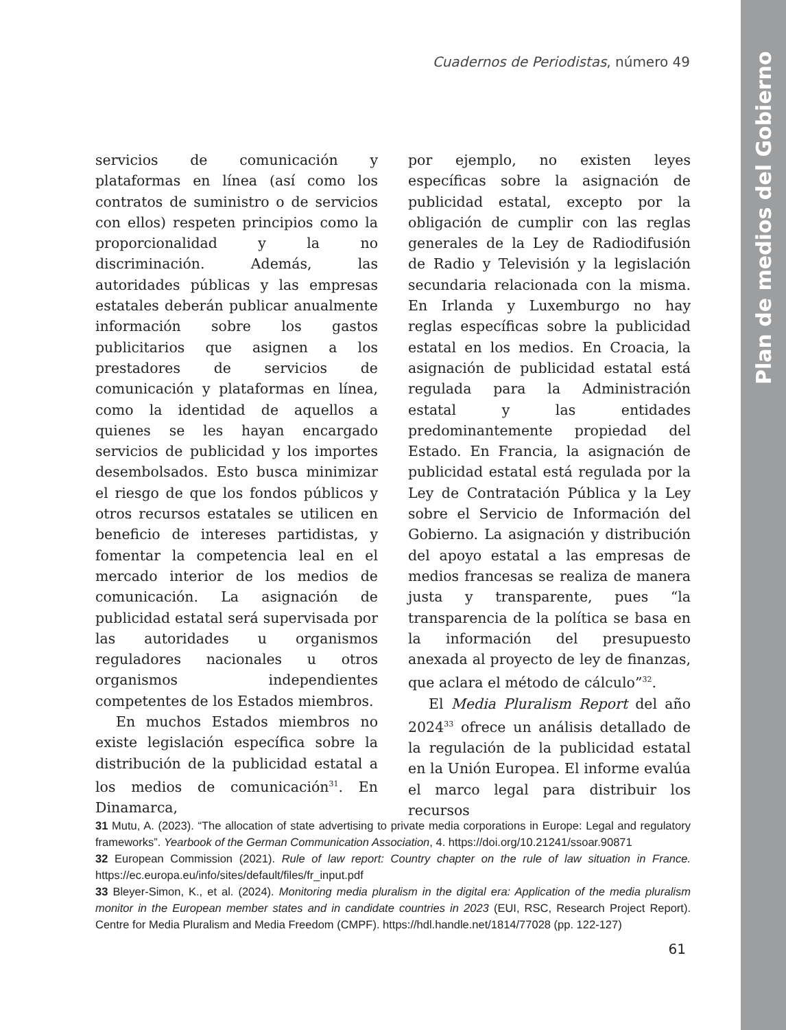Plan de medios del Gobierno
Cuadernos de Periodistas, número 49
servicios de comunicación y plataformas en línea (así como los contratos de suministro o de servicios con ellos) respeten principios como la proporcionalidad y la no discriminación. Además, las autoridades públicas y las empresas estatales deberán publicar anualmente información sobre los gastos publicitarios que asignen a los prestadores de servicios de comunicación y plataformas en línea, como la identidad de aquellos a quienes se les hayan encargado servicios de publicidad y los importes desembolsados. Esto busca minimizar el riesgo de que los fondos públicos y otros recursos estatales se utilicen en beneficio de intereses partidistas, y fomentar la competencia leal en el mercado interior de los medios de comunicación. La asignación de publicidad estatal será supervisada por las autoridades u organismos reguladores nacionales u otros organismos independientes competentes de los Estados miembros.
En muchos Estados miembros no existe legislación específica sobre la distribución de la publicidad estatal a los medios de comunicación<sup>31</sup>. En Dinamarca,
por ejemplo, no existen leyes específicas sobre la asignación de publicidad estatal, excepto por la obligación de cumplir con las reglas generales de la Ley de Radiodifusión de Radio y Televisión y la legislación secundaria relacionada con la misma. En Irlanda y Luxemburgo no hay reglas específicas sobre la publicidad estatal en los medios. En Croacia, la asignación de publicidad estatal está regulada para la Administración estatal y las entidades predominantemente propiedad del Estado. En Francia, la asignación de publicidad estatal está regulada por la Ley de Contratación Pública y la Ley sobre el Servicio de Información del Gobierno. La asignación y distribución del apoyo estatal a las empresas de medios francesas se realiza de manera justa y transparente, pues “la transparencia de la política se basa en la información del presupuesto anexada al proyecto de ley de finanzas, que aclara el método de cálculo”<sup>32</sup>.
El Media Pluralism Report del año 2024<sup>33</sup> ofrece un análisis detallado de la regulación de la publicidad estatal en la Unión Europea. El informe evalúa el marco legal para distribuir los recursos
31 Mutu, A. (2023). “The allocation of state advertising to private media corporations in Europe: Legal and regulatory frameworks”. Yearbook of the German Communication Association, 4. https://doi.org/10.21241/ssoar.90871
32 European Commission (2021). Rule of law report: Country chapter on the rule of law situation in France. https://ec.europa.eu/info/sites/default/files/fr_input.pdf
33 Bleyer-Simon, K., et al. (2024). Monitoring media pluralism in the digital era: Application of the media pluralism monitor in the European member states and in candidate countries in 2023 (EUI, RSC, Research Project Report). Centre for Media Pluralism and Media Freedom (CMPF). https://hdl.handle.net/1814/77028 (pp. 122-127)
61